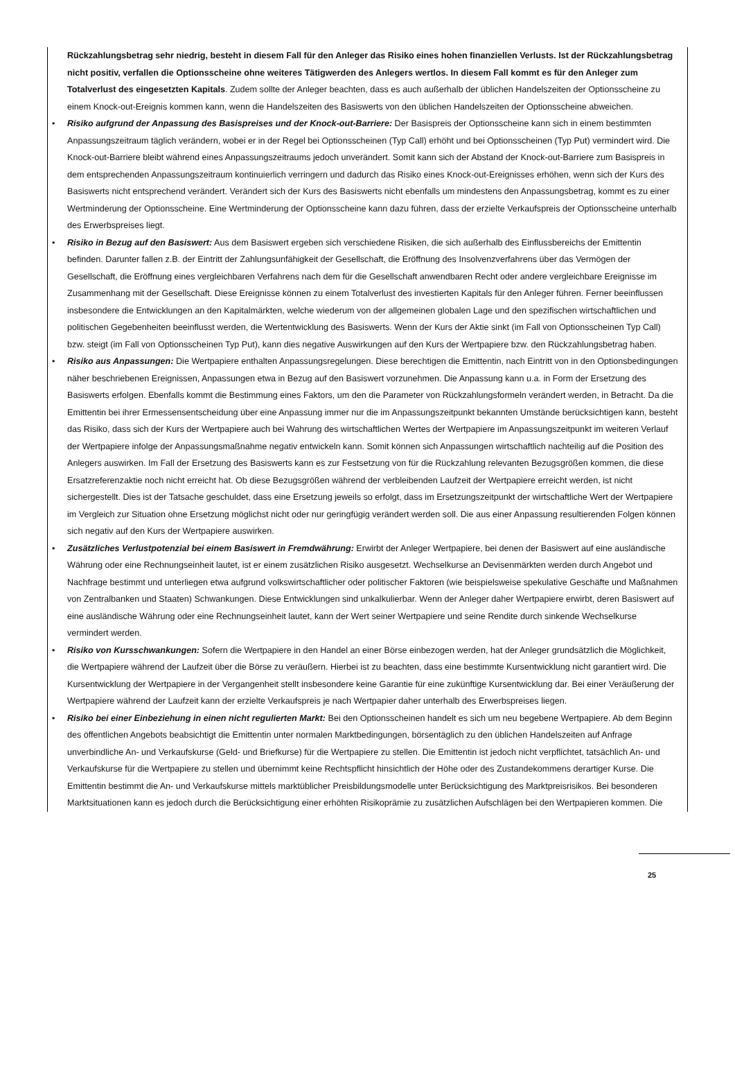Rückzahlungsbetrag sehr niedrig, besteht in diesem Fall für den Anleger das Risiko eines hohen finanziellen Verlusts. Ist der Rückzahlungsbetrag nicht positiv, verfallen die Optionsscheine ohne weiteres Tätigwerden des Anlegers wertlos. In diesem Fall kommt es für den Anleger zum Totalverlust des eingesetzten Kapitals. Zudem sollte der Anleger beachten, dass es auch außerhalb der üblichen Handelszeiten der Optionsscheine zu einem Knock-out-Ereignis kommen kann, wenn die Handelszeiten des Basiswerts von den üblichen Handelszeiten der Optionsscheine abweichen.
• Risiko aufgrund der Anpassung des Basispreises und der Knock-out-Barriere: Der Basispreis der Optionsscheine kann sich in einem bestimmten Anpassungszeitraum täglich verändern, wobei er in der Regel bei Optionsscheinen (Typ Call) erhöht und bei Optionsscheinen (Typ Put) vermindert wird. Die Knock-out-Barriere bleibt während eines Anpassungszeitraums jedoch unverändert. Somit kann sich der Abstand der Knock-out-Barriere zum Basispreis in dem entsprechenden Anpassungszeitraum kontinuierlich verringern und dadurch das Risiko eines Knock-out-Ereignisses erhöhen, wenn sich der Kurs des Basiswerts nicht entsprechend verändert. Verändert sich der Kurs des Basiswerts nicht ebenfalls um mindestens den Anpassungsbetrag, kommt es zu einer Wertminderung der Optionsscheine. Eine Wertminderung der Optionsscheine kann dazu führen, dass der erzielte Verkaufspreis der Optionsscheine unterhalb des Erwerbspreises liegt.
• Risiko in Bezug auf den Basiswert: Aus dem Basiswert ergeben sich verschiedene Risiken, die sich außerhalb des Einflussbereichs der Emittentin befinden. Darunter fallen z.B. der Eintritt der Zahlungsunfähigkeit der Gesellschaft, die Eröffnung des Insolvenzverfahrens über das Vermögen der Gesellschaft, die Eröffnung eines vergleichbaren Verfahrens nach dem für die Gesellschaft anwendbaren Recht oder andere vergleichbare Ereignisse im Zusammenhang mit der Gesellschaft. Diese Ereignisse können zu einem Totalverlust des investierten Kapitals für den Anleger führen. Ferner beeinflussen insbesondere die Entwicklungen an den Kapitalmärkten, welche wiederum von der allgemeinen globalen Lage und den spezifischen wirtschaftlichen und politischen Gegebenheiten beeinflusst werden, die Wertentwicklung des Basiswerts. Wenn der Kurs der Aktie sinkt (im Fall von Optionsscheinen Typ Call) bzw. steigt (im Fall von Optionsscheinen Typ Put), kann dies negative Auswirkungen auf den Kurs der Wertpapiere bzw. den Rückzahlungsbetrag haben.
• Risiko aus Anpassungen: Die Wertpapiere enthalten Anpassungsregelungen. Diese berechtigen die Emittentin, nach Eintritt von in den Optionsbedingungen näher beschriebenen Ereignissen, Anpassungen etwa in Bezug auf den Basiswert vorzunehmen. Die Anpassung kann u.a. in Form der Ersetzung des Basiswerts erfolgen. Ebenfalls kommt die Bestimmung eines Faktors, um den die Parameter von Rückzahlungsformeln verändert werden, in Betracht. Da die Emittentin bei ihrer Ermessensentscheidung über eine Anpassung immer nur die im Anpassungszeitpunkt bekannten Umstände berücksichtigen kann, besteht das Risiko, dass sich der Kurs der Wertpapiere auch bei Wahrung des wirtschaftlichen Wertes der Wertpapiere im Anpassungszeitpunkt im weiteren Verlauf der Wertpapiere infolge der Anpassungsmaßnahme negativ entwickeln kann. Somit können sich Anpassungen wirtschaftlich nachteilig auf die Position des Anlegers auswirken. Im Fall der Ersetzung des Basiswerts kann es zur Festsetzung von für die Rückzahlung relevanten Bezugsgrößen kommen, die diese Ersatzreferenzaktie noch nicht erreicht hat. Ob diese Bezugsgrößen während der verbleibenden Laufzeit der Wertpapiere erreicht werden, ist nicht sichergestellt. Dies ist der Tatsache geschuldet, dass eine Ersetzung jeweils so erfolgt, dass im Ersetzungszeitpunkt der wirtschaftliche Wert der Wertpapiere im Vergleich zur Situation ohne Ersetzung möglichst nicht oder nur geringfügig verändert werden soll. Die aus einer Anpassung resultierenden Folgen können sich negativ auf den Kurs der Wertpapiere auswirken.
• Zusätzliches Verlustpotenzial bei einem Basiswert in Fremdwährung: Erwirbt der Anleger Wertpapiere, bei denen der Basiswert auf eine ausländische Währung oder eine Rechnungseinheit lautet, ist er einem zusätzlichen Risiko ausgesetzt. Wechselkurse an Devisenmärkten werden durch Angebot und Nachfrage bestimmt und unterliegen etwa aufgrund volkswirtschaftlicher oder politischer Faktoren (wie beispielsweise spekulative Geschäfte und Maßnahmen von Zentralbanken und Staaten) Schwankungen. Diese Entwicklungen sind unkalkulierbar. Wenn der Anleger daher Wertpapiere erwirbt, deren Basiswert auf eine ausländische Währung oder eine Rechnungseinheit lautet, kann der Wert seiner Wertpapiere und seine Rendite durch sinkende Wechselkurse vermindert werden.
• Risiko von Kursschwankungen: Sofern die Wertpapiere in den Handel an einer Börse einbezogen werden, hat der Anleger grundsätzlich die Möglichkeit, die Wertpapiere während der Laufzeit über die Börse zu veräußern. Hierbei ist zu beachten, dass eine bestimmte Kursentwicklung nicht garantiert wird. Die Kursentwicklung der Wertpapiere in der Vergangenheit stellt insbesondere keine Garantie für eine zukünftige Kursentwicklung dar. Bei einer Veräußerung der Wertpapiere während der Laufzeit kann der erzielte Verkaufspreis je nach Wertpapier daher unterhalb des Erwerbspreises liegen.
• Risiko bei einer Einbeziehung in einen nicht regulierten Markt: Bei den Optionsscheinen handelt es sich um neu begebene Wertpapiere. Ab dem Beginn des öffentlichen Angebots beabsichtigt die Emittentin unter normalen Marktbedingungen, börsentäglich zu den üblichen Handelszeiten auf Anfrage unverbindliche An- und Verkaufskurse (Geld- und Briefkurse) für die Wertpapiere zu stellen. Die Emittentin ist jedoch nicht verpflichtet, tatsächlich An- und Verkaufskurse für die Wertpapiere zu stellen und übernimmt keine Rechtspflicht hinsichtlich der Höhe oder des Zustandekommens derartiger Kurse. Die Emittentin bestimmt die An- und Verkaufskurse mittels marktüblicher Preisbildungsmodelle unter Berücksichtigung des Marktpreisrisikos. Bei besonderen Marktsituationen kann es jedoch durch die Berücksichtigung einer erhöhten Risikoprämie zu zusätzlichen Aufschlägen bei den Wertpapieren kommen. Die
25